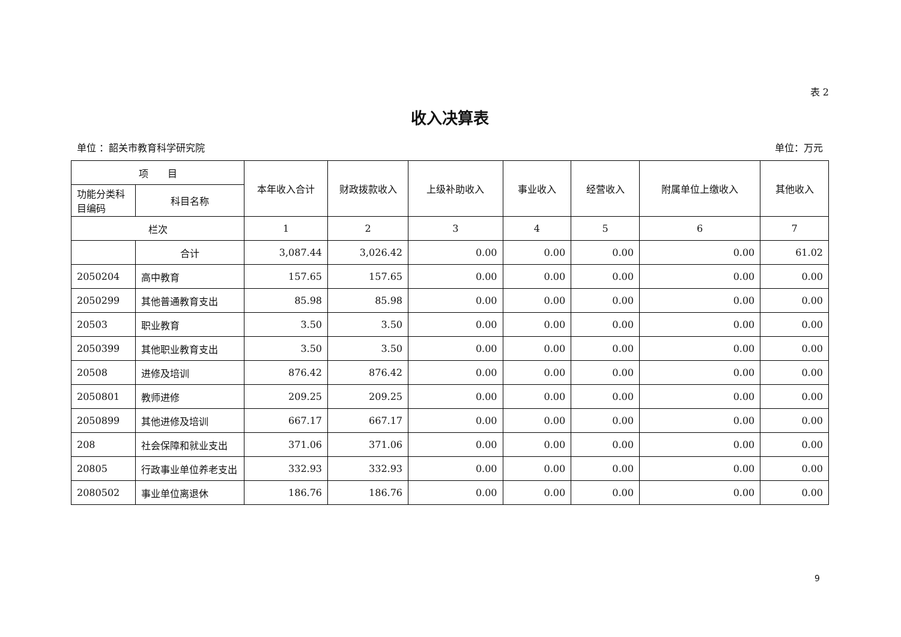表 2
收入决算表
单位 ：韶关市教育科学研究院 单位：万元
| 项 目 | | 本年收入合计 | 财政拨款收入 | 上级补助收入 | 事业收入 | 经营收入 | 附属单位上缴收入 | 其他收入 |
| --- | --- | --- | --- | --- | --- | --- | --- | --- |
| 功能分类科目编码 | 科目名称 | | | | | | | |
| 栏次 | | 1 | 2 | 3 | 4 | 5 | 6 | 7 |
| | 合计 | 3,087.44 | 3,026.42 | 0.00 | 0.00 | 0.00 | 0.00 | 61.02 |
| 2050204 | 高中教育 | 157.65 | 157.65 | 0.00 | 0.00 | 0.00 | 0.00 | 0.00 |
| 2050299 | 其他普通教育支出 | 85.98 | 85.98 | 0.00 | 0.00 | 0.00 | 0.00 | 0.00 |
| 20503 | 职业教育 | 3.50 | 3.50 | 0.00 | 0.00 | 0.00 | 0.00 | 0.00 |
| 2050399 | 其他职业教育支出 | 3.50 | 3.50 | 0.00 | 0.00 | 0.00 | 0.00 | 0.00 |
| 20508 | 进修及培训 | 876.42 | 876.42 | 0.00 | 0.00 | 0.00 | 0.00 | 0.00 |
| 2050801 | 教师进修 | 209.25 | 209.25 | 0.00 | 0.00 | 0.00 | 0.00 | 0.00 |
| 2050899 | 其他进修及培训 | 667.17 | 667.17 | 0.00 | 0.00 | 0.00 | 0.00 | 0.00 |
| 208 | 社会保障和就业支出 | 371.06 | 371.06 | 0.00 | 0.00 | 0.00 | 0.00 | 0.00 |
| 20805 | 行政事业单位养老支出 | 332.93 | 332.93 | 0.00 | 0.00 | 0.00 | 0.00 | 0.00 |
| 2080502 | 事业单位离退休 | 186.76 | 186.76 | 0.00 | 0.00 | 0.00 | 0.00 | 0.00 |
9